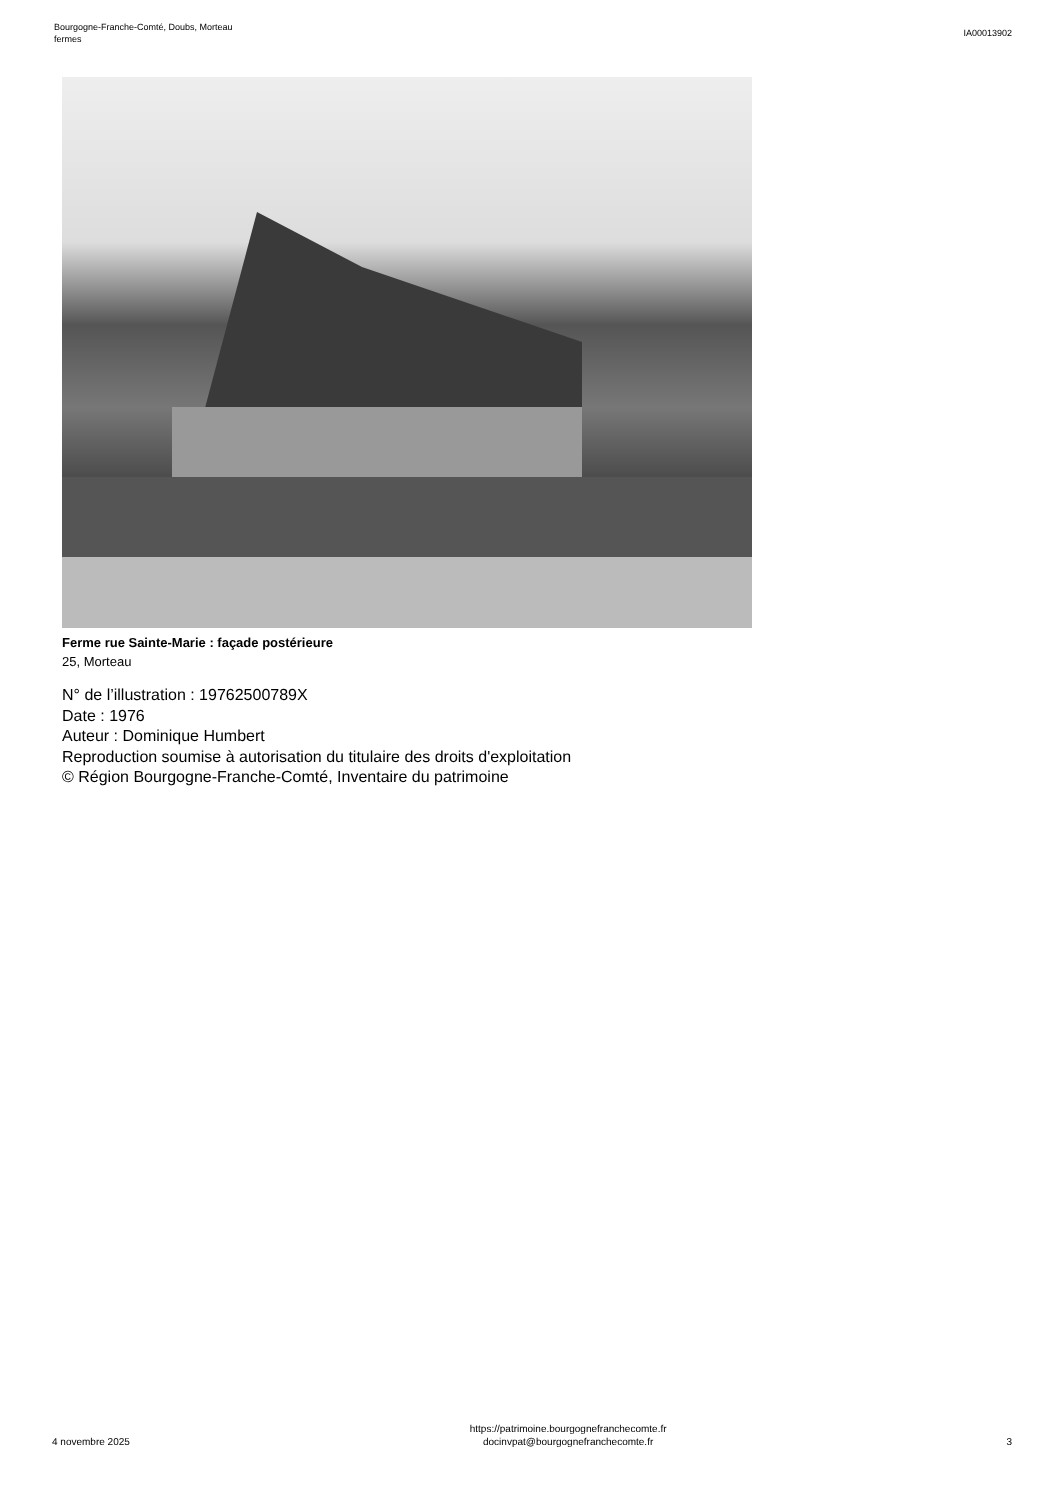Bourgogne-Franche-Comté, Doubs, Morteau
fermes
IA00013902
Ferme rue Sainte-Marie : façade postérieure
25, Morteau
N° de l’illustration : 19762500789X
Date : 1976
Auteur : Dominique Humbert
Reproduction soumise à autorisation du titulaire des droits d'exploitation
© Région Bourgogne-Franche-Comté, Inventaire du patrimoine
4 novembre 2025
https://patrimoine.bourgognefranchecomte.fr
docinvpat@bourgognefranchecomte.fr
3